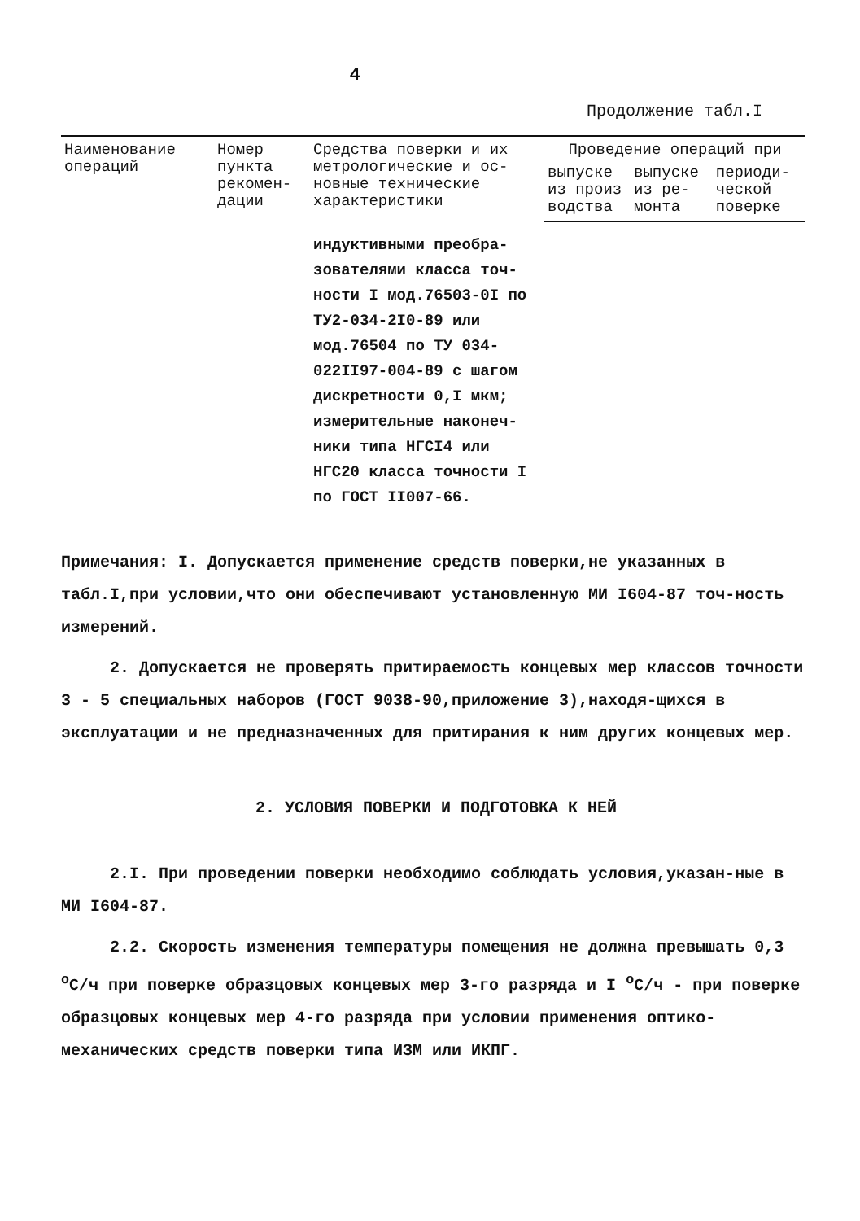4
Продолжение табл.I
| Наименование операций | Номер пункта рекомен-дации | Средства поверки и их метрологические и ос-новные технические характеристики | Проведение операций при | | |
| --- | --- | --- | --- | --- | --- |
| | | | выпуске из произ водства | выпуске из ре-монта | периоди-ческой поверке |
| | | индуктивными преобра-зователями класса точ-ности I мод.76503-0I по ТУ2-034-2I0-89 или мод.76504 по ТУ 034-022II97-004-89 с шагом дискретности 0,I мкм; измерительные наконеч-ники типа НГСI4 или НГС20 класса точности I по ГОСТ II007-66. | | | |
Примечания: I. Допускается применение средств поверки,не указанных в табл.I,при условии,что они обеспечивают установленную МИ I604-87 точ-ность измерений.
2. Допускается не проверять притираемость концевых мер классов точности 3 - 5 специальных наборов (ГОСТ 9038-90,приложение 3),находя-щихся в эксплуатации и не предназначенных для притирания к ним других концевых мер.
2. УСЛОВИЯ ПОВЕРКИ И ПОДГОТОВКА К НЕЙ
2.I. При проведении поверки необходимо соблюдать условия,указан-ные в МИ I604-87.
2.2. Скорость изменения температуры помещения не должна превышать 0,3 <sup>о</sup>С/ч при поверке образцовых концевых мер 3-го разряда и I <sup>о</sup>С/ч - при поверке образцовых концевых мер 4-го разряда при условии применения оптико-механических средств поверки типа ИЗМ или ИКПГ.